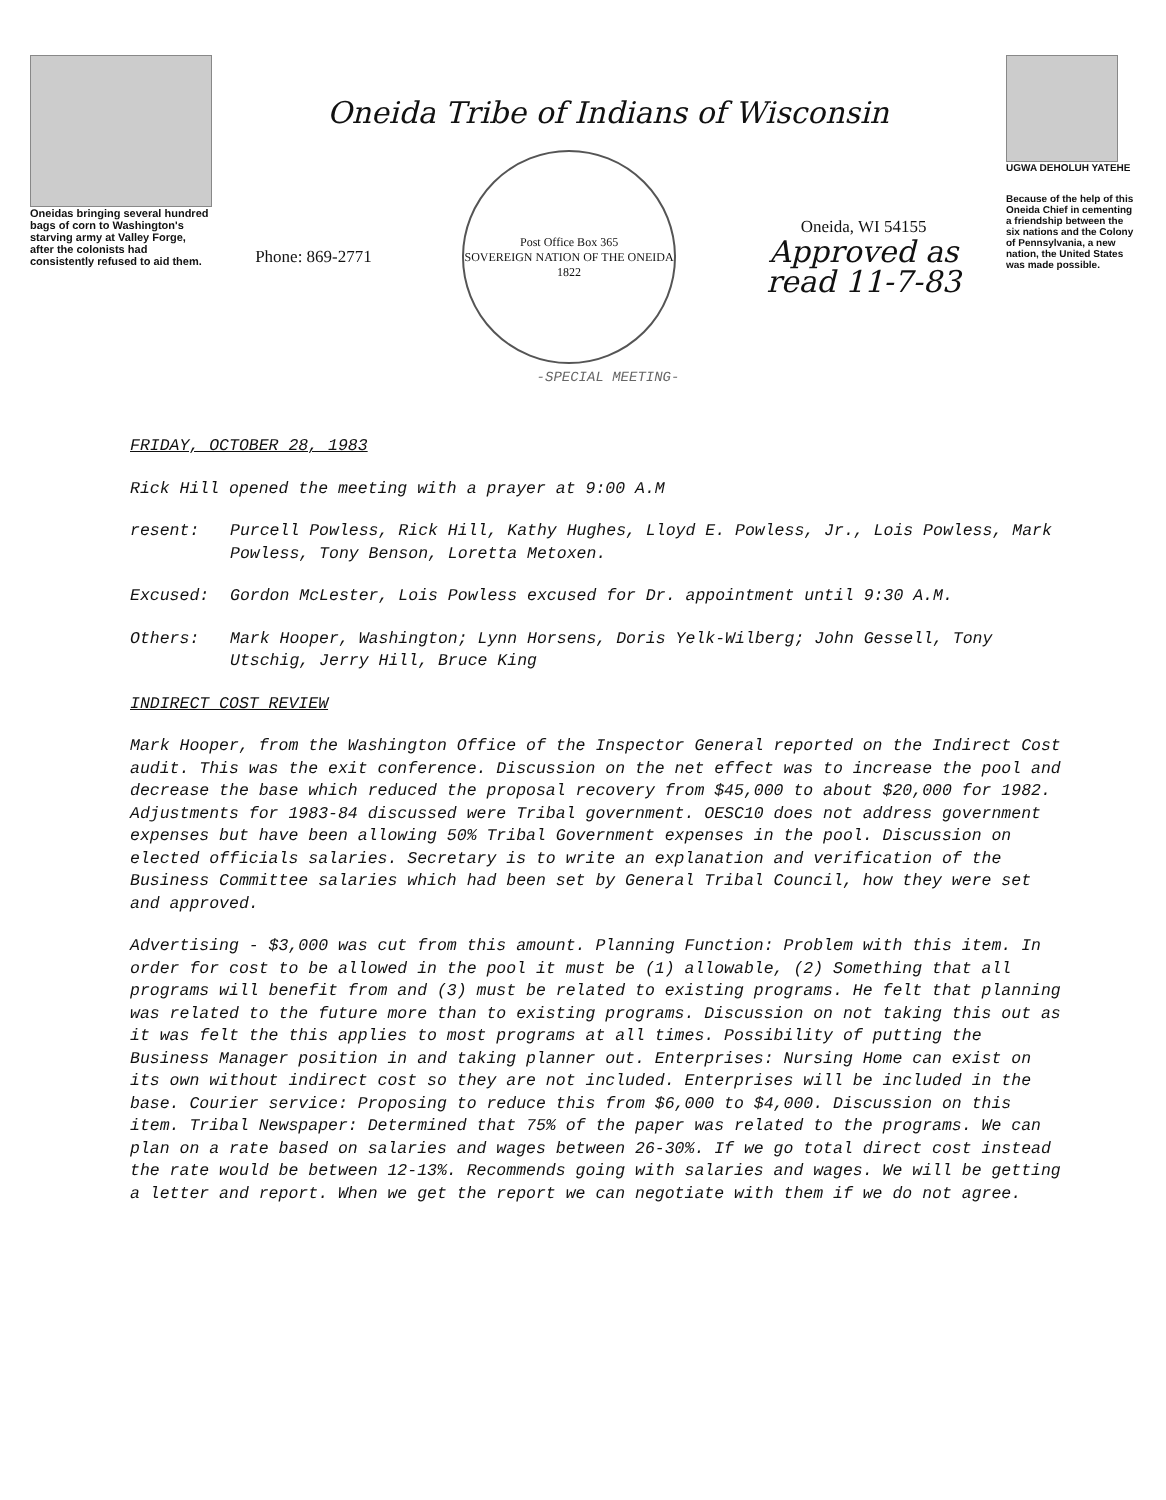Oneidas bringing several hundred bags of corn to Washington's starving army at Valley Forge, after the colonists had consistently refused to aid them.
Oneida Tribe of Indians of Wisconsin
Phone: 869-2771
Post Office Box 365
SOVEREIGN NATION OF THE ONEIDA
1822
Oneida, WI 54155
Approved as
read 11-7-83
-SPECIAL MEETING-
UGWA DEHOLUH YATEHE
Because of the help of this Oneida Chief in cementing a friendship between the six nations and the Colony of Pennsylvania, a new nation, the United States was made possible.
FRIDAY, OCTOBER 28, 1983
Rick Hill opened the meeting with a prayer at 9:00 A.M
resent: Purcell Powless, Rick Hill, Kathy Hughes, Lloyd E. Powless, Jr., Lois Powless, Mark Powless, Tony Benson, Loretta Metoxen.
Excused: Gordon McLester, Lois Powless excused for Dr. appointment until 9:30 A.M.
Others: Mark Hooper, Washington; Lynn Horsens, Doris Yelk-Wilberg; John Gessell, Tony Utschig, Jerry Hill, Bruce King
INDIRECT COST REVIEW
Mark Hooper, from the Washington Office of the Inspector General reported on the Indirect Cost audit. This was the exit conference. Discussion on the net effect was to increase the pool and decrease the base which reduced the proposal recovery from $45,000 to about $20,000 for 1982. Adjustments for 1983-84 discussed were Tribal government. OESC10 does not address government expenses but have been allowing 50% Tribal Government expenses in the pool. Discussion on elected officials salaries. Secretary is to write an explanation and verification of the Business Committee salaries which had been set by General Tribal Council, how they were set and approved.
Advertising - $3,000 was cut from this amount. Planning Function: Problem with this item. In order for cost to be allowed in the pool it must be (1) allowable, (2) Something that all programs will benefit from and (3) must be related to existing programs. He felt that planning was related to the future more than to existing programs. Discussion on not taking this out as it was felt the this applies to most programs at all times. Possibility of putting the Business Manager position in and taking planner out. Enterprises: Nursing Home can exist on its own without indirect cost so they are not included. Enterprises will be included in the base. Courier service: Proposing to reduce this from $6,000 to $4,000. Discussion on this item. Tribal Newspaper: Determined that 75% of the paper was related to the programs. We can plan on a rate based on salaries and wages between 26-30%. If we go total direct cost instead the rate would be between 12-13%. Recommends going with salaries and wages. We will be getting a letter and report. When we get the report we can negotiate with them if we do not agree.